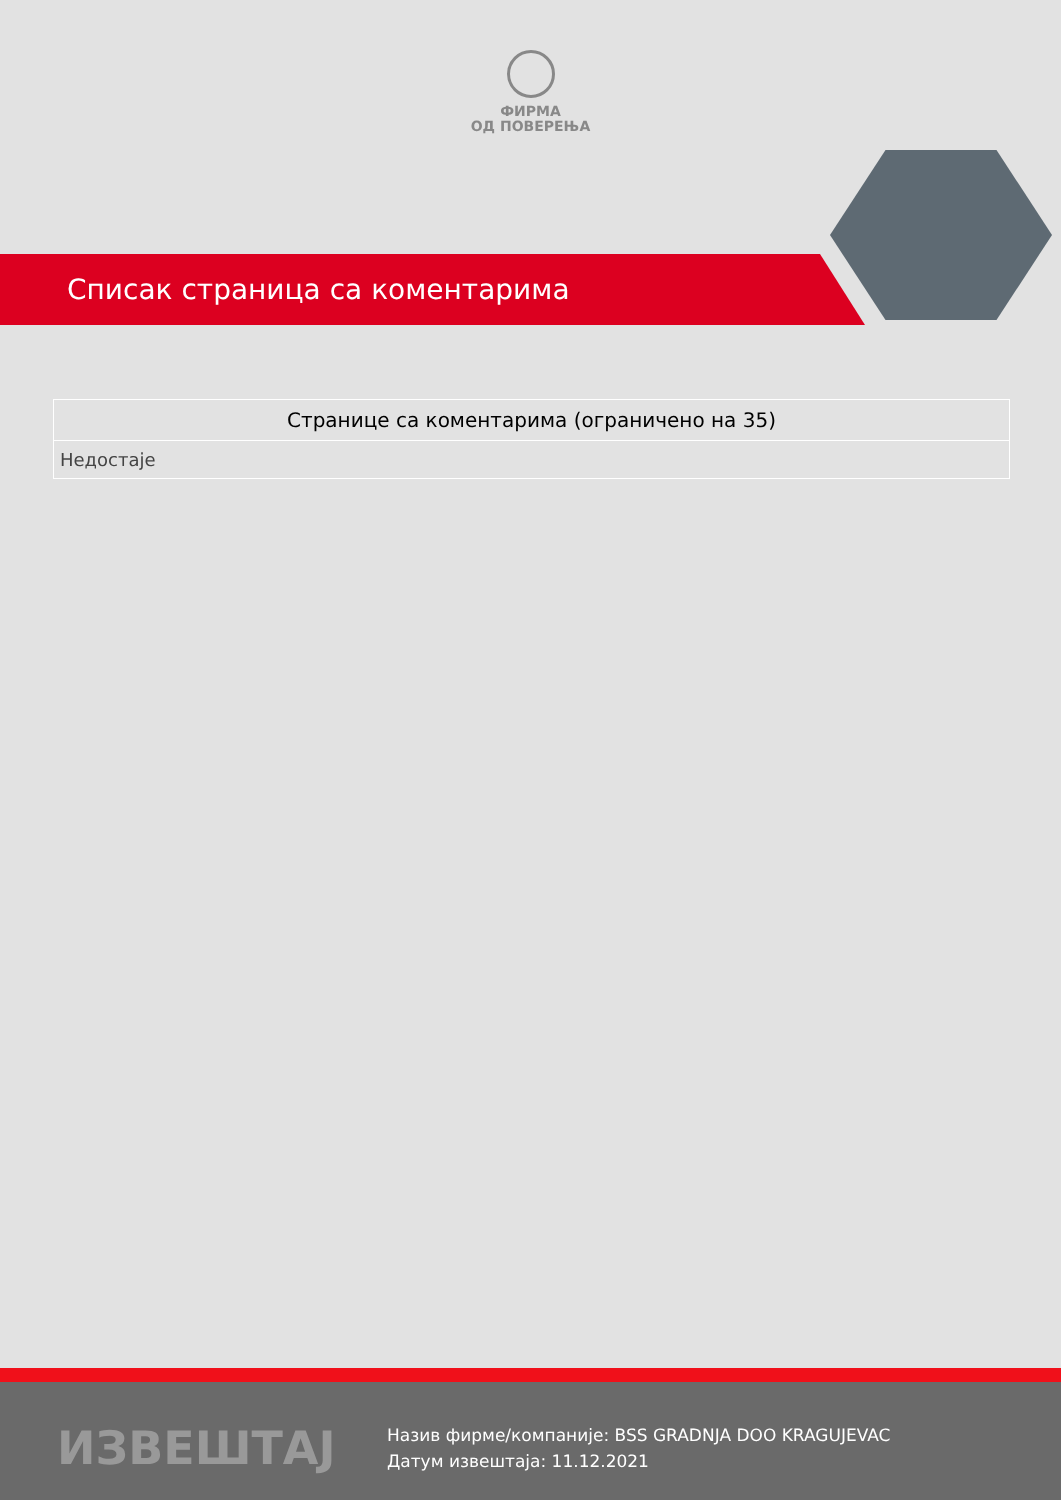ФИРМА
ОД ПОВЕРЕЊА
Списак страница са коментарима
| Странице са коментарима (ограничено на 35) |
| --- |
| Недостаје |
ИЗВЕШТАЈ
Назив фирме/компаније: BSS GRADNJA DOO KRAGUJEVAC
Датум извештаја: 11.12.2021